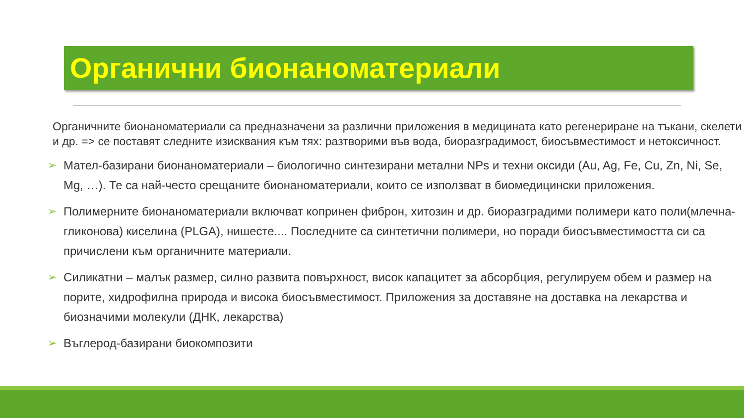Органични бионаноматериали
Органичните бионаноматериали са предназначени за различни приложения в медицината като регенериране на тъкани, скелети и др. => се поставят следните изисквания към тях: разтворими във вода, биоразградимост, биосъвместимост и нетоксичност.
➢ Мател-базирани бионаноматериали – биологично синтезирани метални NPs и техни оксиди (Au, Ag, Fe, Cu, Zn, Ni, Se, Mg, …). Те са най-често срещаните бионаноматериали, които се използват в биомедицински приложения.
➢ Полимерните бионаноматериали включват копринен фиброн, хитозин и др. биоразградими полимери като поли(млечна-гликонова) киселина (PLGA), нишесте.... Последните са синтетични полимери, но поради биосъвместимостта си са причислени към органичните материали.
➢ Силикатни – малък размер, силно развита повърхност, висок капацитет за абсорбция, регулируем обем и размер на порите, хидрофилна природа и висока биосъвместимост. Приложения за доставяне на доставка на лекарства и биозначими молекули (ДНК, лекарства)
➢ Въглерод-базирани биокомпозити